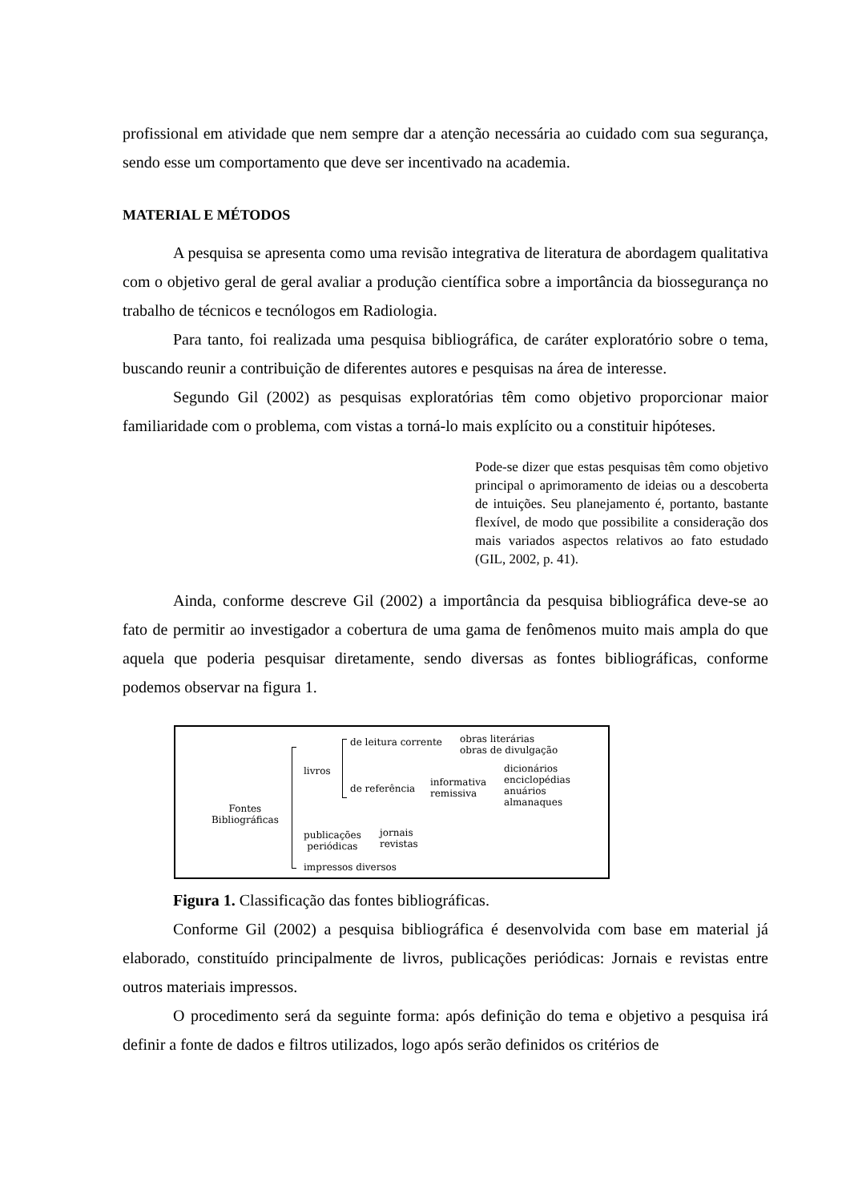profissional em atividade que nem sempre dar a atenção necessária ao cuidado com sua segurança, sendo esse um comportamento que deve ser incentivado na academia.
MATERIAL E MÉTODOS
A pesquisa se apresenta como uma revisão integrativa de literatura de abordagem qualitativa com o objetivo geral de geral avaliar a produção científica sobre a importância da biossegurança no trabalho de técnicos e tecnólogos em Radiologia.
Para tanto, foi realizada uma pesquisa bibliográfica, de caráter exploratório sobre o tema, buscando reunir a contribuição de diferentes autores e pesquisas na área de interesse.
Segundo Gil (2002) as pesquisas exploratórias têm como objetivo proporcionar maior familiaridade com o problema, com vistas a torná-lo mais explícito ou a constituir hipóteses.
Pode-se dizer que estas pesquisas têm como objetivo principal o aprimoramento de ideias ou a descoberta de intuições. Seu planejamento é, portanto, bastante flexível, de modo que possibilite a consideração dos mais variados aspectos relativos ao fato estudado (GIL, 2002, p. 41).
Ainda, conforme descreve Gil (2002) a importância da pesquisa bibliográfica deve-se ao fato de permitir ao investigador a cobertura de uma gama de fenômenos muito mais ampla do que aquela que poderia pesquisar diretamente, sendo diversas as fontes bibliográficas, conforme podemos observar na figura 1.
Fontes
Bibliográficas
de leitura corrente obras literárias
obras de divulgação
livros
de referência
informativa
remissiva
dicionários
enciclopédias
anuários
almanaques
publicações
periódicas
jornais
revistas
impressos diversos
Figura 1. Classificação das fontes bibliográficas.
Conforme Gil (2002) a pesquisa bibliográfica é desenvolvida com base em material já elaborado, constituído principalmente de livros, publicações periódicas: Jornais e revistas entre outros materiais impressos.
O procedimento será da seguinte forma: após definição do tema e objetivo a pesquisa irá definir a fonte de dados e filtros utilizados, logo após serão definidos os critérios de